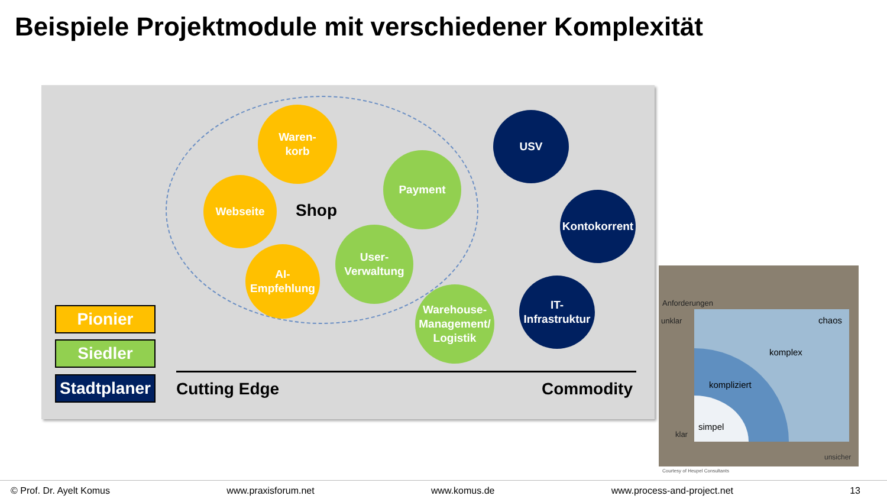Beispiele Projektmodule mit verschiedener Komplexität
Waren-
korb
Webseite
Shop
Payment
User-
Verwaltung
AI-
Empfehlung
Warehouse-
Management/
Logistik
USV
Kontokorrent
IT-
Infrastruktur
Pionier
Siedler
Stadtplaner
Cutting Edge Commodity
Anforderungen
unklar
klar
chaos
komplex
kompliziert
simpel
unsicher
Courtesy of Heupel Consultants
© Prof. Dr. Ayelt Komus www.praxisforum.net www.komus.de www.process-and-project.net 13